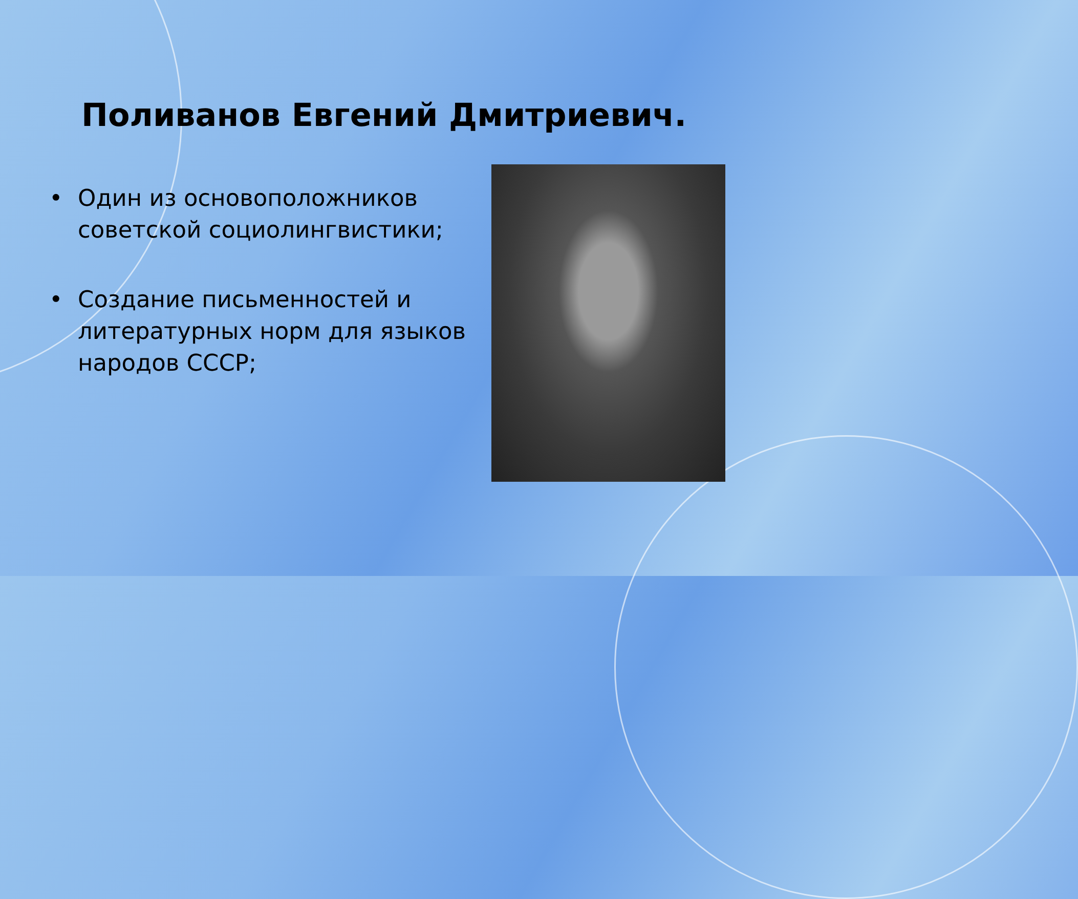Поливанов Евгений Дмитриевич.
• Один из основоположников советской социолингвистики;
• Создание письменностей и литературных норм для языков народов СССР;